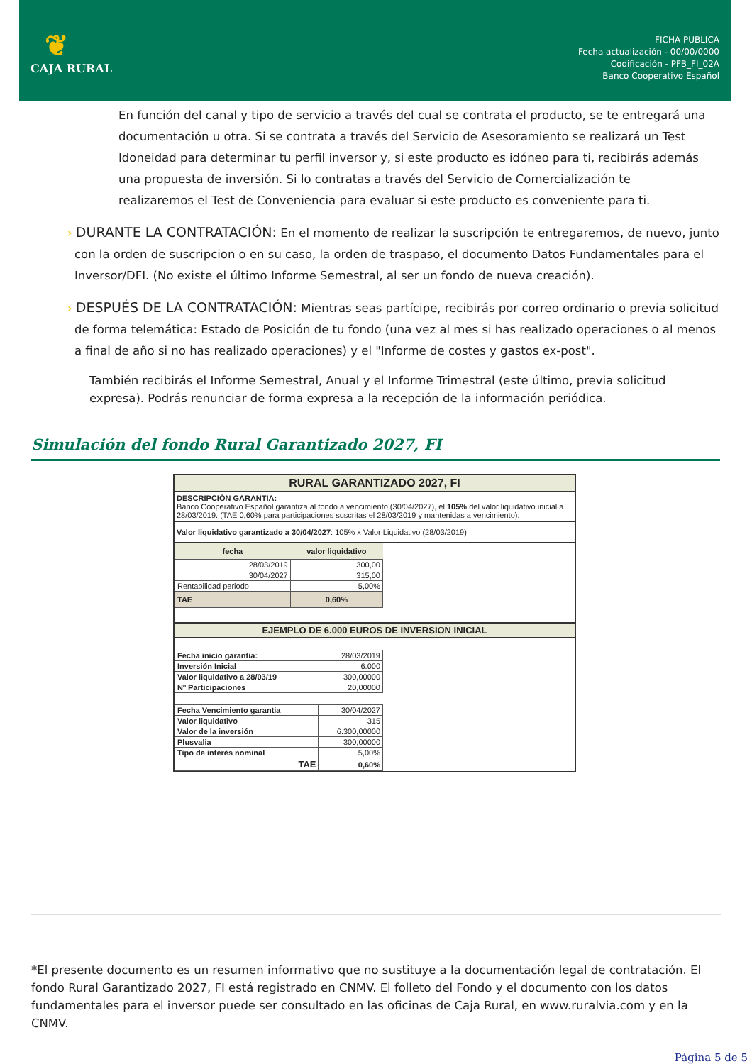❦
CAJA RURAL
FICHA PUBLICA
Fecha actualización - 00/00/0000
Codificación - PFB_FI_02A
Banco Cooperativo Español
En función del canal y tipo de servicio a través del cual se contrata el producto, se te entregará una documentación u otra. Si se contrata a través del Servicio de Asesoramiento se realizará un Test Idoneidad para determinar tu perfil inversor y, si este producto es idóneo para ti, recibirás además una propuesta de inversión. Si lo contratas a través del Servicio de Comercialización te realizaremos el Test de Conveniencia para evaluar si este producto es conveniente para ti.
› DURANTE LA CONTRATACIÓN: En el momento de realizar la suscripción te entregaremos, de nuevo, junto con la orden de suscripcion o en su caso, la orden de traspaso, el documento Datos Fundamentales para el Inversor/DFI. (No existe el último Informe Semestral, al ser un fondo de nueva creación).
› DESPUÉS DE LA CONTRATACIÓN: Mientras seas partícipe, recibirás por correo ordinario o previa solicitud de forma telemática: Estado de Posición de tu fondo (una vez al mes si has realizado operaciones o al menos a final de año si no has realizado operaciones) y el "Informe de costes y gastos ex-post".
También recibirás el Informe Semestral, Anual y el Informe Trimestral (este último, previa solicitud expresa). Podrás renunciar de forma expresa a la recepción de la información periódica.
Simulación del fondo Rural Garantizado 2027, FI
| RURAL GARANTIZADO 2027, FI |
| DESCRIPCIÓN GARANTIA: Banco Cooperativo Español garantiza al fondo a vencimiento (30/04/2027), el 105% del valor liquidativo inicial a 28/03/2019. (TAE 0,60% para participaciones suscritas el 28/03/2019 y mantenidas a vencimiento). |
| Valor liquidativo garantizado a 30/04/2027 : 105% x Valor Liquidativo (28/03/2019) |
| / fecha / valor liquidativo / / --- / --- / / 28/03/2019 / 300,00 / / 30/04/2027 / 315,00 / / Rentabilidad periodo / 5,00% / / TAE / 0,60% / |
| EJEMPLO DE 6.000 EUROS DE INVERSION INICIAL |
| / Fecha inicio garantia: / 28/03/2019 / / Inversión Inicial / 6.000 / / Valor liquidativo a 28/03/19 / 300,00000 / / Nº Participaciones / 20,00000 / |
| / Fecha Vencimiento garantia / 30/04/2027 / / Valor liquidativo / 315 / / Valor de la inversión / 6.300,00000 / / Plusvalia / 300,00000 / / Tipo de interés nominal / 5,00% / / TAE / 0,60% / |
*El presente documento es un resumen informativo que no sustituye a la documentación legal de contratación. El fondo Rural Garantizado 2027, FI está registrado en CNMV. El folleto del Fondo y el documento con los datos fundamentales para el inversor puede ser consultado en las oficinas de Caja Rural, en www.ruralvia.com y en la CNMV.
Página 5 de 5